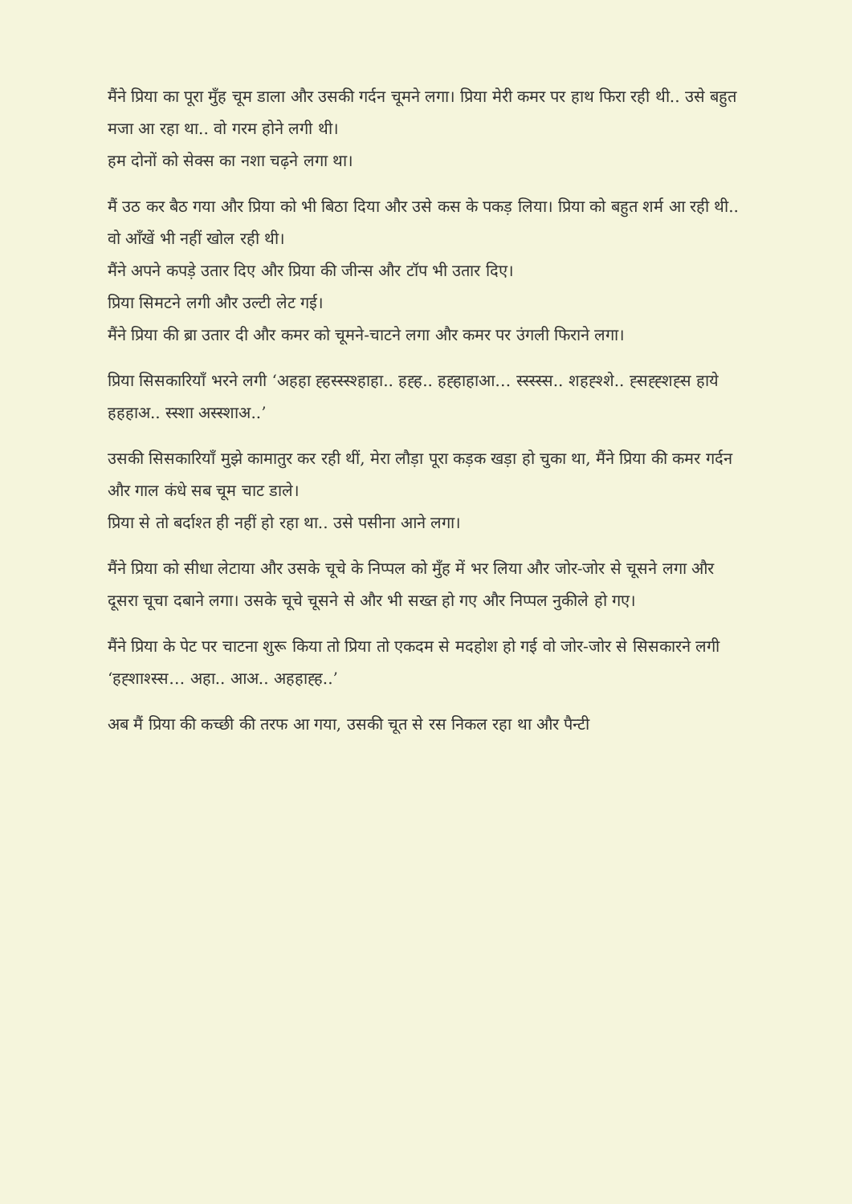मैंने प्रिया का पूरा मुँह चूम डाला और उसकी गर्दन चूमने लगा। प्रिया मेरी कमर पर हाथ फिरा रही थी.. उसे बहुत मजा आ रहा था.. वो गरम होने लगी थी।
हम दोनों को सेक्स का नशा चढ़ने लगा था।
मैं उठ कर बैठ गया और प्रिया को भी बिठा दिया और उसे कस के पकड़ लिया। प्रिया को बहुत शर्म आ रही थी.. वो आँखें भी नहीं खोल रही थी।
मैंने अपने कपड़े उतार दिए और प्रिया की जीन्स और टॉप भी उतार दिए।
प्रिया सिमटने लगी और उल्टी लेट गई।
मैंने प्रिया की ब्रा उतार दी और कमर को चूमने-चाटने लगा और कमर पर उंगली फिराने लगा।
प्रिया सिसकारियाँ भरने लगी ‘अहहा ह्हस्स्स्श्हाहा.. हह्ह.. हह्हाहाआ… स्स्स्स्स.. शहह्श्शे.. ह्सह्ह्शह्स हाये हहहाअ.. स्स्शा अस्स्शाअ..’
उसकी सिसकारियाँ मुझे कामातुर कर रही थीं, मेरा लौड़ा पूरा कड़क खड़ा हो चुका था, मैंने प्रिया की कमर गर्दन और गाल कंधे सब चूम चाट डाले।
प्रिया से तो बर्दाश्त ही नहीं हो रहा था.. उसे पसीना आने लगा।
मैंने प्रिया को सीधा लेटाया और उसके चूचे के निप्पल को मुँह में भर लिया और जोर-जोर से चूसने लगा और दूसरा चूचा दबाने लगा। उसके चूचे चूसने से और भी सख्त हो गए और निप्पल नुकीले हो गए।
मैंने प्रिया के पेट पर चाटना शुरू किया तो प्रिया तो एकदम से मदहोश हो गई वो जोर-जोर से सिसकारने लगी ‘हह्शाश्स्स… अहा.. आअ.. अहहाह्ह..’
अब मैं प्रिया की कच्छी की तरफ आ गया, उसकी चूत से रस निकल रहा था और पैन्टी